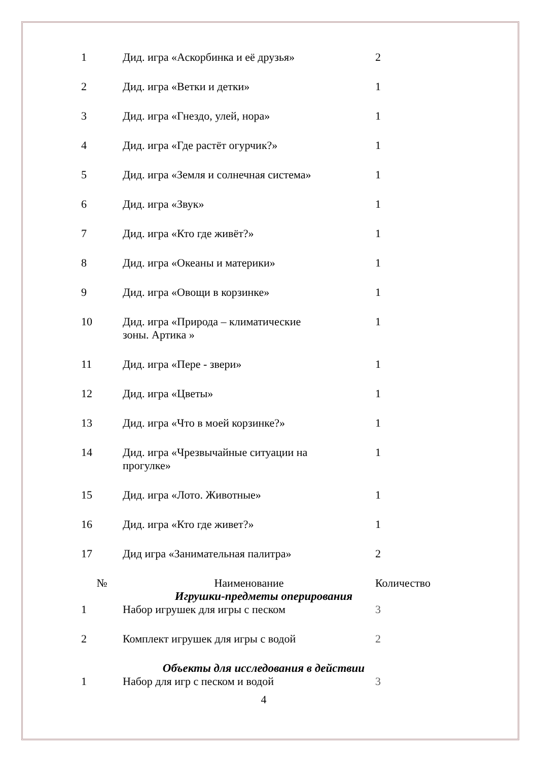| 1 | Дид. игра «Аскорбинка и её друзья» | 2 |
| 2 | Дид. игра «Ветки и детки» | 1 |
| 3 | Дид. игра «Гнездо, улей, нора» | 1 |
| 4 | Дид. игра «Где растёт огурчик?» | 1 |
| 5 | Дид. игра «Земля и солнечная система» | 1 |
| 6 | Дид. игра «Звук» | 1 |
| 7 | Дид. игра «Кто где живёт?» | 1 |
| 8 | Дид. игра «Океаны и материки» | 1 |
| 9 | Дид. игра «Овощи в корзинке» | 1 |
| 10 | Дид. игра «Природа – климатические зоны. Артика » | 1 |
| 11 | Дид. игра «Пере - звери» | 1 |
| 12 | Дид. игра «Цветы» | 1 |
| 13 | Дид. игра «Что в моей корзинке?» | 1 |
| 14 | Дид. игра «Чрезвычайные ситуации на прогулке» | 1 |
| 15 | Дид. игра «Лото. Животные» | 1 |
| 16 | Дид. игра «Кто где живет?» | 1 |
| 17 | Дид игра «Занимательная палитра» | 2 |
| № | Наименование | Количество |
| Игрушки-предметы оперирования | | |
| 1 | Набор игрушек для игры с песком | 3 |
| 2 | Комплект игрушек для игры с водой | 2 |
| Объекты для исследования в действии | | |
| 1 | Набор для игр с песком и водой | 3 |
4